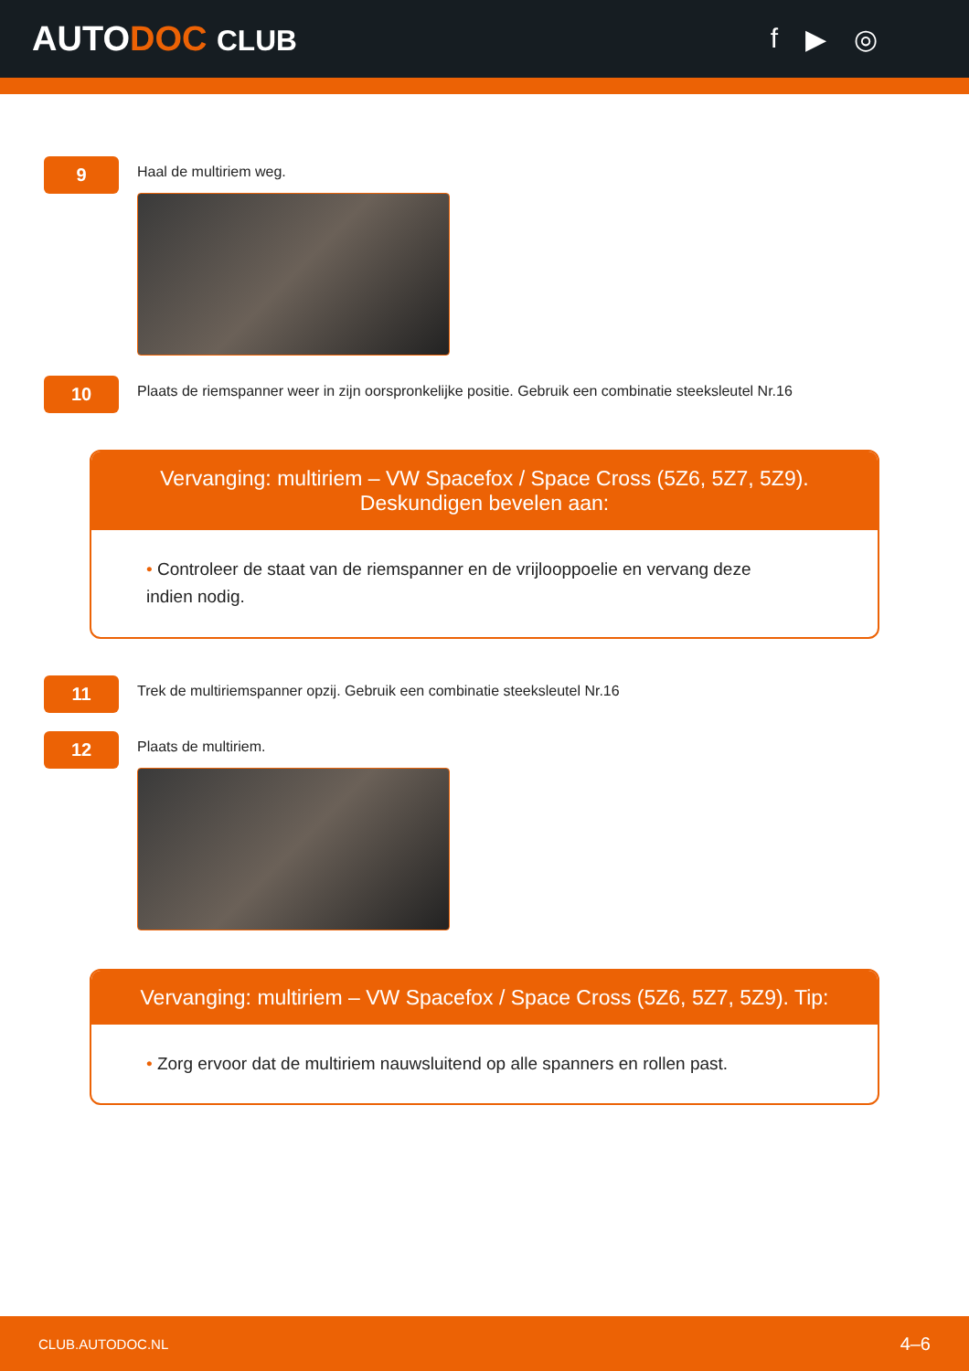AUTODOC CLUB f ▶ ◎
9
Haal de multiriem weg.
10
Plaats de riemspanner weer in zijn oorspronkelijke positie. Gebruik een combinatie steeksleutel Nr.16
Vervanging: multiriem – VW Spacefox / Space Cross (5Z6, 5Z7, 5Z9).
Deskundigen bevelen aan:
• Controleer de staat van de riemspanner en de vrijlooppoelie en vervang deze indien nodig.
11
Trek de multiriemspanner opzij. Gebruik een combinatie steeksleutel Nr.16
12
Plaats de multiriem.
Vervanging: multiriem – VW Spacefox / Space Cross (5Z6, 5Z7, 5Z9). Tip:
• Zorg ervoor dat de multiriem nauwsluitend op alle spanners en rollen past.
CLUB.AUTODOC.NL 4–6